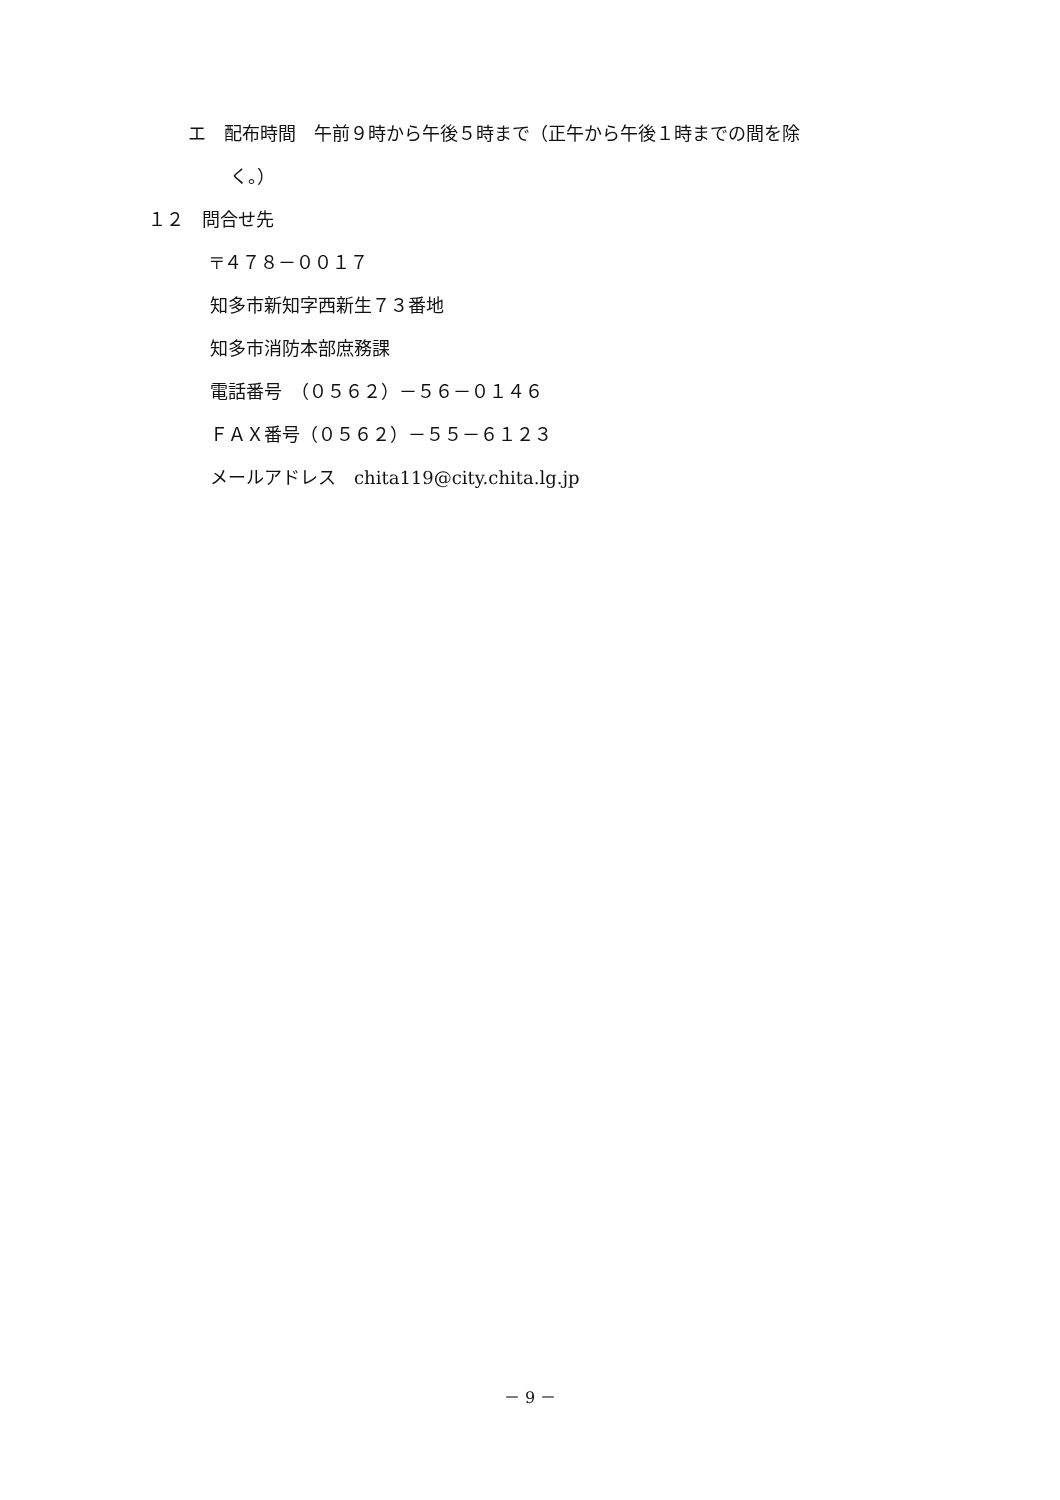エ　配布時間　午前９時から午後５時まで（正午から午後１時までの間を除
く。）
１２　問合せ先
〒４７８－００１７
知多市新知字西新生７３番地
知多市消防本部庶務課
電話番号　（０５６２）－５６－０１４６
ＦＡＸ番号（０５６２）－５５－６１２３
メールアドレス　chita119@city.chita.lg.jp
－ 9 －